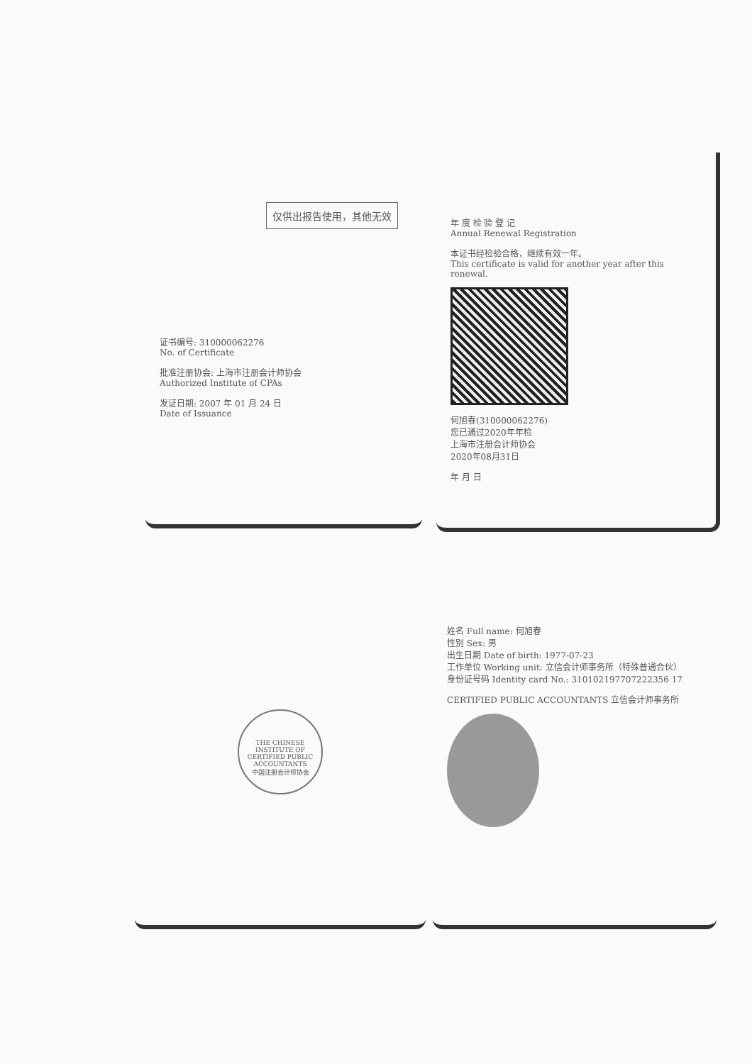仅供出报告使用，其他无效
证书编号: 310000062276
No. of Certificate
批准注册协会: 上海市注册会计师协会
Authorized Institute of CPAs
发证日期: 2007 年 01 月 24 日
Date of Issuance
年 度 检 验 登 记
Annual Renewal Registration
本证书经检验合格，继续有效一年。
This certificate is valid for another year after this renewal.
何旭春(310000062276)
您已通过2020年年检
上海市注册会计师协会
2020年08月31日
年 月 日
THE CHINESE INSTITUTE OF CERTIFIED PUBLIC ACCOUNTANTS
中国注册会计师协会
姓名 Full name: 何旭春
性别 Sex: 男
出生日期 Date of birth: 1977-07-23
工作单位 Working unit: 立信会计师事务所（特殊普通合伙）
身份证号码 Identity card No.: 310102197707222356 17
CERTIFIED PUBLIC ACCOUNTANTS 立信会计师事务所